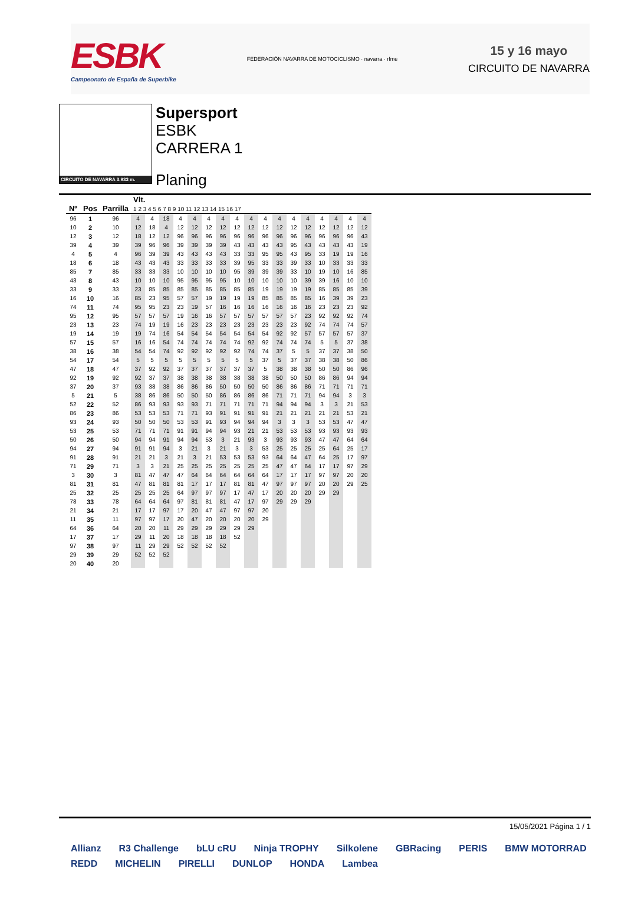ESBK
Campeonato de España de Superbike
FEDERACIÓN NAVARRA DE MOTOCICLISMO · navarra · rfme
15 y 16 mayo
CIRCUITO DE NAVARRA
CIRCUITO DE NAVARRA 3.933 m.
Supersport
ESBK
CARRERA 1
Planing
| Nº | Pos | Parrilla | Vlt. 1 2 3 4 5 6 7 8 9 10 11 12 13 14 15 16 17 | | | | | | | | | | | | | | | | |
| --- | --- | --- | --- | --- | --- | --- | --- | --- | --- | --- | --- | --- | --- | --- | --- | --- | --- | --- | --- |
| 96 | 1 | 96 | 4 | 4 | 18 | 4 | 4 | 4 | 4 | 4 | 4 | 4 | 4 | 4 | 4 | 4 | 4 | 4 | 4 |
| 10 | 2 | 10 | 12 | 18 | 4 | 12 | 12 | 12 | 12 | 12 | 12 | 12 | 12 | 12 | 12 | 12 | 12 | 12 | 12 |
| 12 | 3 | 12 | 18 | 12 | 12 | 96 | 96 | 96 | 96 | 96 | 96 | 96 | 96 | 96 | 96 | 96 | 96 | 96 | 43 |
| 39 | 4 | 39 | 39 | 96 | 96 | 39 | 39 | 39 | 39 | 43 | 43 | 43 | 43 | 95 | 43 | 43 | 43 | 43 | 19 |
| 4 | 5 | 4 | 96 | 39 | 39 | 43 | 43 | 43 | 43 | 33 | 33 | 95 | 95 | 43 | 95 | 33 | 19 | 19 | 16 |
| 18 | 6 | 18 | 43 | 43 | 43 | 33 | 33 | 33 | 33 | 39 | 95 | 33 | 33 | 39 | 33 | 10 | 33 | 33 | 33 |
| 85 | 7 | 85 | 33 | 33 | 33 | 10 | 10 | 10 | 10 | 95 | 39 | 39 | 39 | 33 | 10 | 19 | 10 | 16 | 85 |
| 43 | 8 | 43 | 10 | 10 | 10 | 95 | 95 | 95 | 95 | 10 | 10 | 10 | 10 | 10 | 39 | 39 | 16 | 10 | 10 |
| 33 | 9 | 33 | 23 | 85 | 85 | 85 | 85 | 85 | 85 | 85 | 85 | 19 | 19 | 19 | 19 | 85 | 85 | 85 | 39 |
| 16 | 10 | 16 | 85 | 23 | 95 | 57 | 57 | 19 | 19 | 19 | 19 | 85 | 85 | 85 | 85 | 16 | 39 | 39 | 23 |
| 74 | 11 | 74 | 95 | 95 | 23 | 23 | 19 | 57 | 16 | 16 | 16 | 16 | 16 | 16 | 16 | 23 | 23 | 23 | 92 |
| 95 | 12 | 95 | 57 | 57 | 57 | 19 | 16 | 16 | 57 | 57 | 57 | 57 | 57 | 57 | 23 | 92 | 92 | 92 | 74 |
| 23 | 13 | 23 | 74 | 19 | 19 | 16 | 23 | 23 | 23 | 23 | 23 | 23 | 23 | 23 | 92 | 74 | 74 | 74 | 57 |
| 19 | 14 | 19 | 19 | 74 | 16 | 54 | 54 | 54 | 54 | 54 | 54 | 54 | 92 | 92 | 57 | 57 | 57 | 57 | 37 |
| 57 | 15 | 57 | 16 | 16 | 54 | 74 | 74 | 74 | 74 | 74 | 92 | 92 | 74 | 74 | 74 | 5 | 5 | 37 | 38 |
| 38 | 16 | 38 | 54 | 54 | 74 | 92 | 92 | 92 | 92 | 92 | 74 | 74 | 37 | 5 | 5 | 37 | 37 | 38 | 50 |
| 54 | 17 | 54 | 5 | 5 | 5 | 5 | 5 | 5 | 5 | 5 | 5 | 37 | 5 | 37 | 37 | 38 | 38 | 50 | 86 |
| 47 | 18 | 47 | 37 | 92 | 92 | 37 | 37 | 37 | 37 | 37 | 37 | 5 | 38 | 38 | 38 | 50 | 50 | 86 | 96 |
| 92 | 19 | 92 | 92 | 37 | 37 | 38 | 38 | 38 | 38 | 38 | 38 | 38 | 50 | 50 | 50 | 86 | 86 | 94 | 94 |
| 37 | 20 | 37 | 93 | 38 | 38 | 86 | 86 | 86 | 50 | 50 | 50 | 50 | 86 | 86 | 86 | 71 | 71 | 71 | 71 |
| 5 | 21 | 5 | 38 | 86 | 86 | 50 | 50 | 50 | 86 | 86 | 86 | 86 | 71 | 71 | 71 | 94 | 94 | 3 | 3 |
| 52 | 22 | 52 | 86 | 93 | 93 | 93 | 93 | 71 | 71 | 71 | 71 | 71 | 94 | 94 | 94 | 3 | 3 | 21 | 53 |
| 86 | 23 | 86 | 53 | 53 | 53 | 71 | 71 | 93 | 91 | 91 | 91 | 91 | 21 | 21 | 21 | 21 | 21 | 53 | 21 |
| 93 | 24 | 93 | 50 | 50 | 50 | 53 | 53 | 91 | 93 | 94 | 94 | 94 | 3 | 3 | 3 | 53 | 53 | 47 | 47 |
| 53 | 25 | 53 | 71 | 71 | 71 | 91 | 91 | 94 | 94 | 93 | 21 | 21 | 53 | 53 | 53 | 93 | 93 | 93 | 93 |
| 50 | 26 | 50 | 94 | 94 | 91 | 94 | 94 | 53 | 3 | 21 | 93 | 3 | 93 | 93 | 93 | 47 | 47 | 64 | 64 |
| 94 | 27 | 94 | 91 | 91 | 94 | 3 | 21 | 3 | 21 | 3 | 3 | 53 | 25 | 25 | 25 | 25 | 64 | 25 | 17 |
| 91 | 28 | 91 | 21 | 21 | 3 | 21 | 3 | 21 | 53 | 53 | 53 | 93 | 64 | 64 | 47 | 64 | 25 | 17 | 97 |
| 71 | 29 | 71 | 3 | 3 | 21 | 25 | 25 | 25 | 25 | 25 | 25 | 25 | 47 | 47 | 64 | 17 | 17 | 97 | 29 |
| 3 | 30 | 3 | 81 | 47 | 47 | 47 | 64 | 64 | 64 | 64 | 64 | 64 | 17 | 17 | 17 | 97 | 97 | 20 | 20 |
| 81 | 31 | 81 | 47 | 81 | 81 | 81 | 17 | 17 | 17 | 81 | 81 | 47 | 97 | 97 | 97 | 20 | 20 | 29 | 25 |
| 25 | 32 | 25 | 25 | 25 | 25 | 64 | 97 | 97 | 97 | 17 | 47 | 17 | 20 | 20 | 20 | 29 | 29 | | |
| 78 | 33 | 78 | 64 | 64 | 64 | 97 | 81 | 81 | 81 | 47 | 17 | 97 | 29 | 29 | 29 | | | | |
| 21 | 34 | 21 | 17 | 17 | 97 | 17 | 20 | 47 | 47 | 97 | 97 | 20 | | | | | | | |
| 11 | 35 | 11 | 97 | 97 | 17 | 20 | 47 | 20 | 20 | 20 | 20 | 29 | | | | | | | |
| 64 | 36 | 64 | 20 | 20 | 11 | 29 | 29 | 29 | 29 | 29 | 29 | | | | | | | | |
| 17 | 37 | 17 | 29 | 11 | 20 | 18 | 18 | 18 | 18 | 52 | | | | | | | | | |
| 97 | 38 | 97 | 11 | 29 | 29 | 52 | 52 | 52 | 52 | | | | | | | | | | |
| 29 | 39 | 29 | 52 | 52 | 52 | | | | | | | | | | | | | | |
| 20 | 40 | 20 | | | | | | | | | | | | | | | | | |
15/05/2021 Página 1 / 1
Allianz R3 Challenge bLU cRU Ninja TROPHY Silkolene GBRacing PERIS BMW MOTORRAD REDD MICHELIN PIRELLI DUNLOP HONDA Lambea